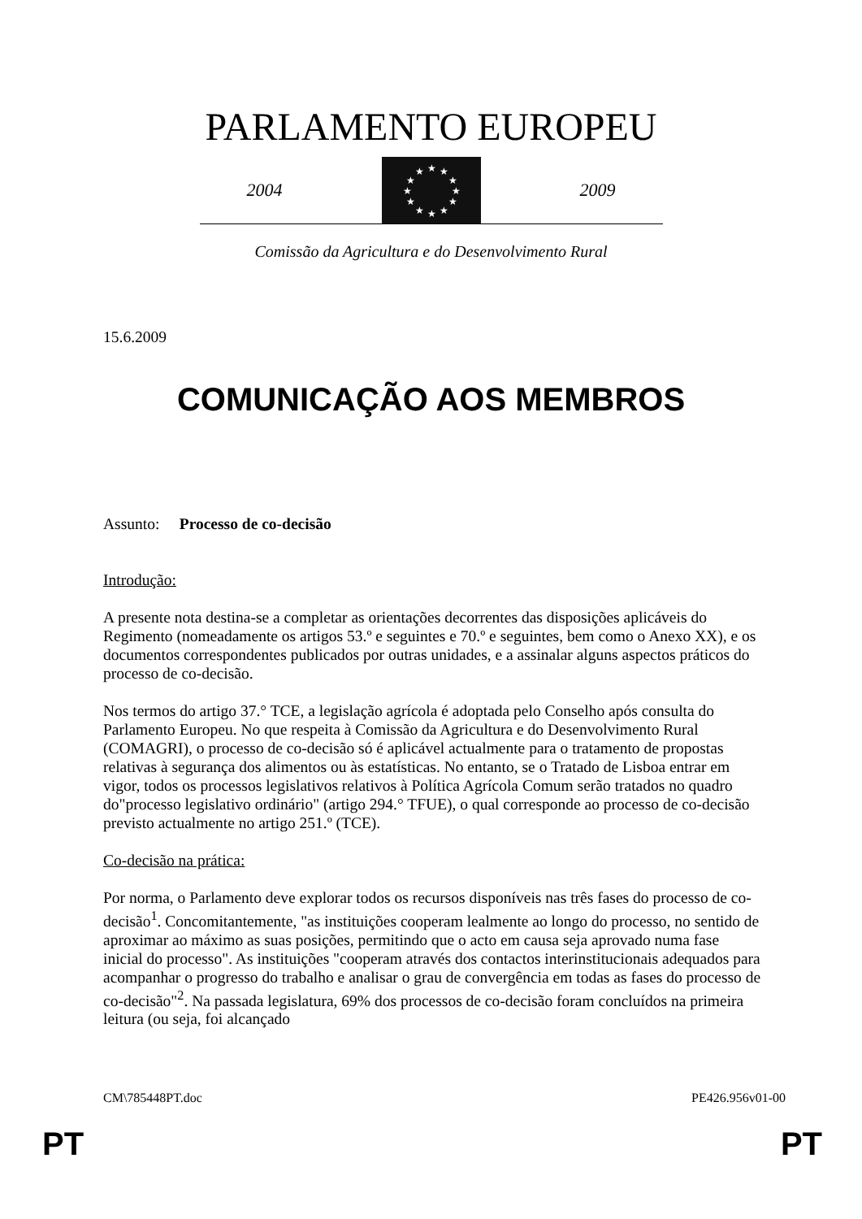PARLAMENTO EUROPEU
2004
★
★
★
★
★
★
★
★
★
★
★
★
2009
Comissão da Agricultura e do Desenvolvimento Rural
15.6.2009
COMUNICAÇÃO AOS MEMBROS
Assunto: Processo de co-decisão
Introdução:
A presente nota destina-se a completar as orientações decorrentes das disposições aplicáveis do Regimento (nomeadamente os artigos 53.º e seguintes e 70.º e seguintes, bem como o Anexo XX), e os documentos correspondentes publicados por outras unidades, e a assinalar alguns aspectos práticos do processo de co-decisão.
Nos termos do artigo 37.° TCE, a legislação agrícola é adoptada pelo Conselho após consulta do Parlamento Europeu. No que respeita à Comissão da Agricultura e do Desenvolvimento Rural (COMAGRI), o processo de co-decisão só é aplicável actualmente para o tratamento de propostas relativas à segurança dos alimentos ou às estatísticas. No entanto, se o Tratado de Lisboa entrar em vigor, todos os processos legislativos relativos à Política Agrícola Comum serão tratados no quadro do"processo legislativo ordinário" (artigo 294.° TFUE), o qual corresponde ao processo de co-decisão previsto actualmente no artigo 251.º (TCE).
Co-decisão na prática:
Por norma, o Parlamento deve explorar todos os recursos disponíveis nas três fases do processo de co-decisão<sup>1</sup>. Concomitantemente, "as instituições cooperam lealmente ao longo do processo, no sentido de aproximar ao máximo as suas posições, permitindo que o acto em causa seja aprovado numa fase inicial do processo". As instituições "cooperam através dos contactos interinstitucionais adequados para acompanhar o progresso do trabalho e analisar o grau de convergência em todas as fases do processo de co-decisão"<sup>2</sup>. Na passada legislatura, 69% dos processos de co-decisão foram concluídos na primeira leitura (ou seja, foi alcançado
CM\785448PT.doc PE426.956v01-00
PT PT